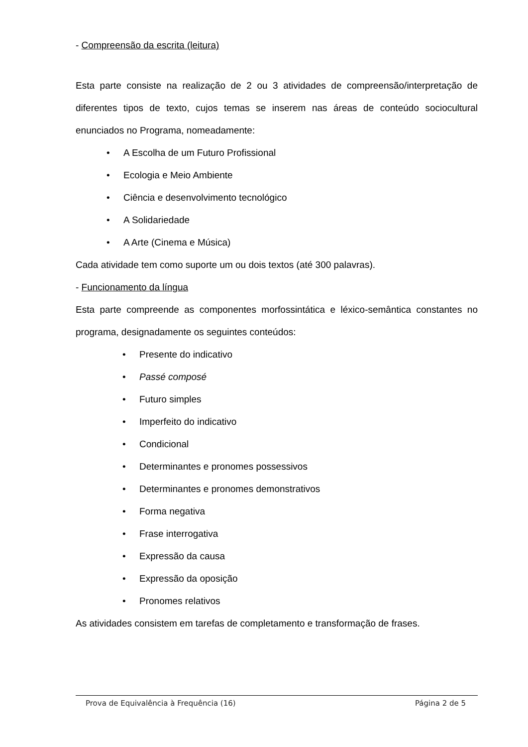- Compreensão da escrita (leitura)
Esta parte consiste na realização de 2 ou 3 atividades de compreensão/interpretação de diferentes tipos de texto, cujos temas se inserem nas áreas de conteúdo sociocultural enunciados no Programa, nomeadamente:
• A Escolha de um Futuro Profissional
• Ecologia e Meio Ambiente
• Ciência e desenvolvimento tecnológico
• A Solidariedade
• A Arte (Cinema e Música)
Cada atividade tem como suporte um ou dois textos (até 300 palavras).
- Funcionamento da língua
Esta parte compreende as componentes morfossintática e léxico-semântica constantes no programa, designadamente os seguintes conteúdos:
• Presente do indicativo
• Passé composé
• Futuro simples
• Imperfeito do indicativo
• Condicional
• Determinantes e pronomes possessivos
• Determinantes e pronomes demonstrativos
• Forma negativa
• Frase interrogativa
• Expressão da causa
• Expressão da oposição
• Pronomes relativos
As atividades consistem em tarefas de completamento e transformação de frases.
Prova de Equivalência à Frequência (16) Página 2 de 5